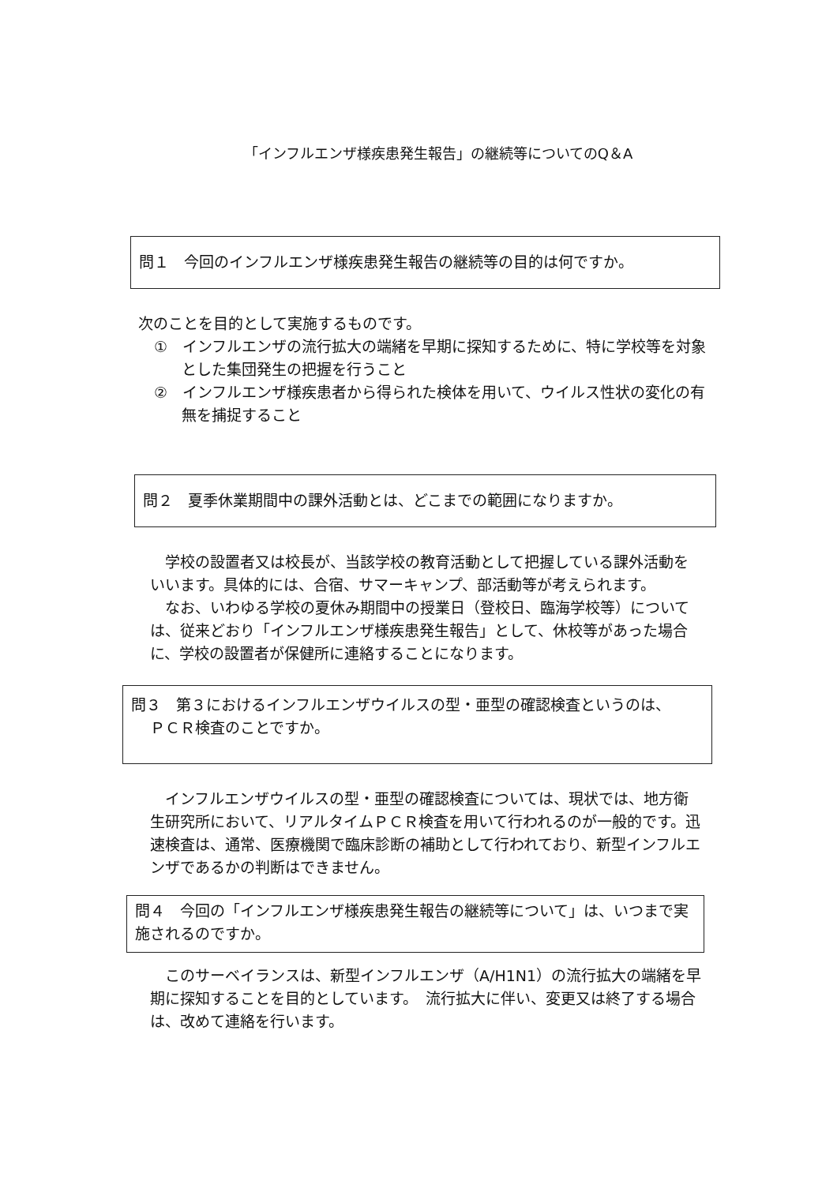「インフルエンザ様疾患発生報告」の継続等についてのQ＆A
問１　今回のインフルエンザ様疾患発生報告の継続等の目的は何ですか。
次のことを目的として実施するものです。
①　インフルエンザの流行拡大の端緒を早期に探知するために、特に学校等を対象とした集団発生の把握を行うこと
②　インフルエンザ様疾患者から得られた検体を用いて、ウイルス性状の変化の有無を捕捉すること
問２　夏季休業期間中の課外活動とは、どこまでの範囲になりますか。
学校の設置者又は校長が、当該学校の教育活動として把握している課外活動をいいます。具体的には、合宿、サマーキャンプ、部活動等が考えられます。
なお、いわゆる学校の夏休み期間中の授業日（登校日、臨海学校等）については、従来どおり「インフルエンザ様疾患発生報告」として、休校等があった場合に、学校の設置者が保健所に連絡することになります。
問３　第３におけるインフルエンザウイルスの型・亜型の確認検査というのは、
ＰＣＲ検査のことですか。
インフルエンザウイルスの型・亜型の確認検査については、現状では、地方衛生研究所において、リアルタイムＰＣＲ検査を用いて行われるのが一般的です。迅速検査は、通常、医療機関で臨床診断の補助として行われており、新型インフルエンザであるかの判断はできません。
問４　今回の「インフルエンザ様疾患発生報告の継続等について」は、いつまで実施されるのですか。
このサーベイランスは、新型インフルエンザ（A/H1N1）の流行拡大の端緒を早期に探知することを目的としています。　流行拡大に伴い、変更又は終了する場合は、改めて連絡を行います。